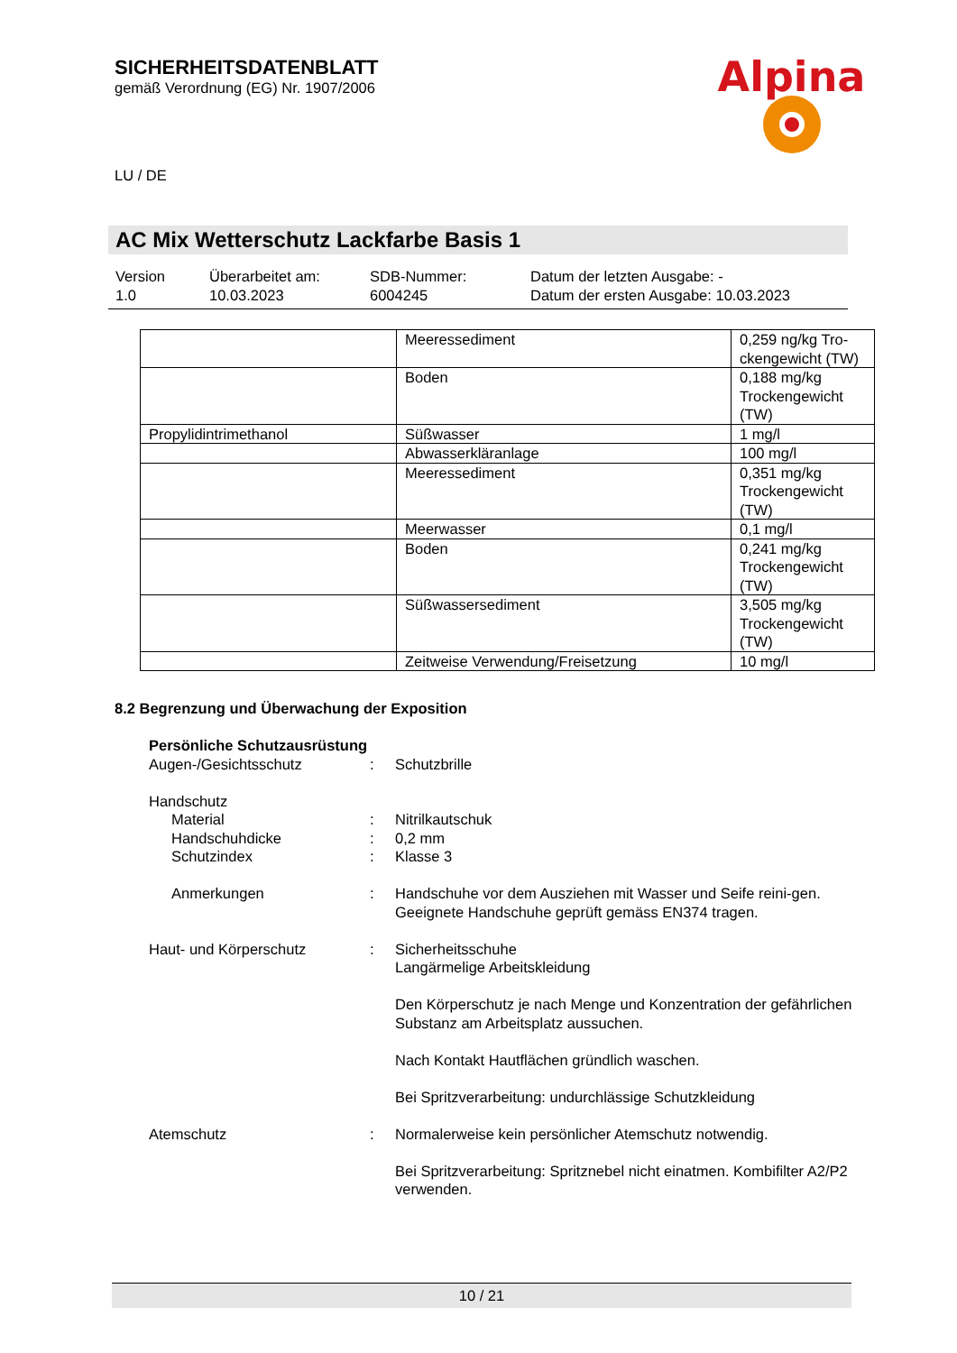SICHERHEITSDATENBLATT
gemäß Verordnung (EG) Nr. 1907/2006
Alpina
LU / DE
AC Mix Wetterschutz Lackfarbe Basis 1
Version
1.0
Überarbeitet am:
10.03.2023
SDB-Nummer:
6004245
Datum der letzten Ausgabe: -
Datum der ersten Ausgabe: 10.03.2023
| | Meeressediment | 0,259 ng/kg Tro-ckengewicht (TW) |
| | Boden | 0,188 mg/kg Trockengewicht (TW) |
| Propylidintrimethanol | Süßwasser | 1 mg/l |
| | Abwasserkläranlage | 100 mg/l |
| | Meeressediment | 0,351 mg/kg Trockengewicht (TW) |
| | Meerwasser | 0,1 mg/l |
| | Boden | 0,241 mg/kg Trockengewicht (TW) |
| | Süßwassersediment | 3,505 mg/kg Trockengewicht (TW) |
| | Zeitweise Verwendung/Freisetzung | 10 mg/l |
8.2 Begrenzung und Überwachung der Exposition
Persönliche Schutzausrüstung
Augen-/Gesichtsschutz : Schutzbrille
Handschutz
Material : Nitrilkautschuk
Handschuhdicke : 0,2 mm
Schutzindex : Klasse 3
Anmerkungen : Handschuhe vor dem Ausziehen mit Wasser und Seife reini-gen. Geeignete Handschuhe geprüft gemäss EN374 tragen.
Haut- und Körperschutz : Sicherheitsschuhe
Langärmelige Arbeitskleidung
Den Körperschutz je nach Menge und Konzentration der gefährlichen Substanz am Arbeitsplatz aussuchen.
Nach Kontakt Hautflächen gründlich waschen.
Bei Spritzverarbeitung: undurchlässige Schutzkleidung
Atemschutz : Normalerweise kein persönlicher Atemschutz notwendig.
Bei Spritzverarbeitung: Spritznebel nicht einatmen. Kombifilter A2/P2 verwenden.
10 / 21